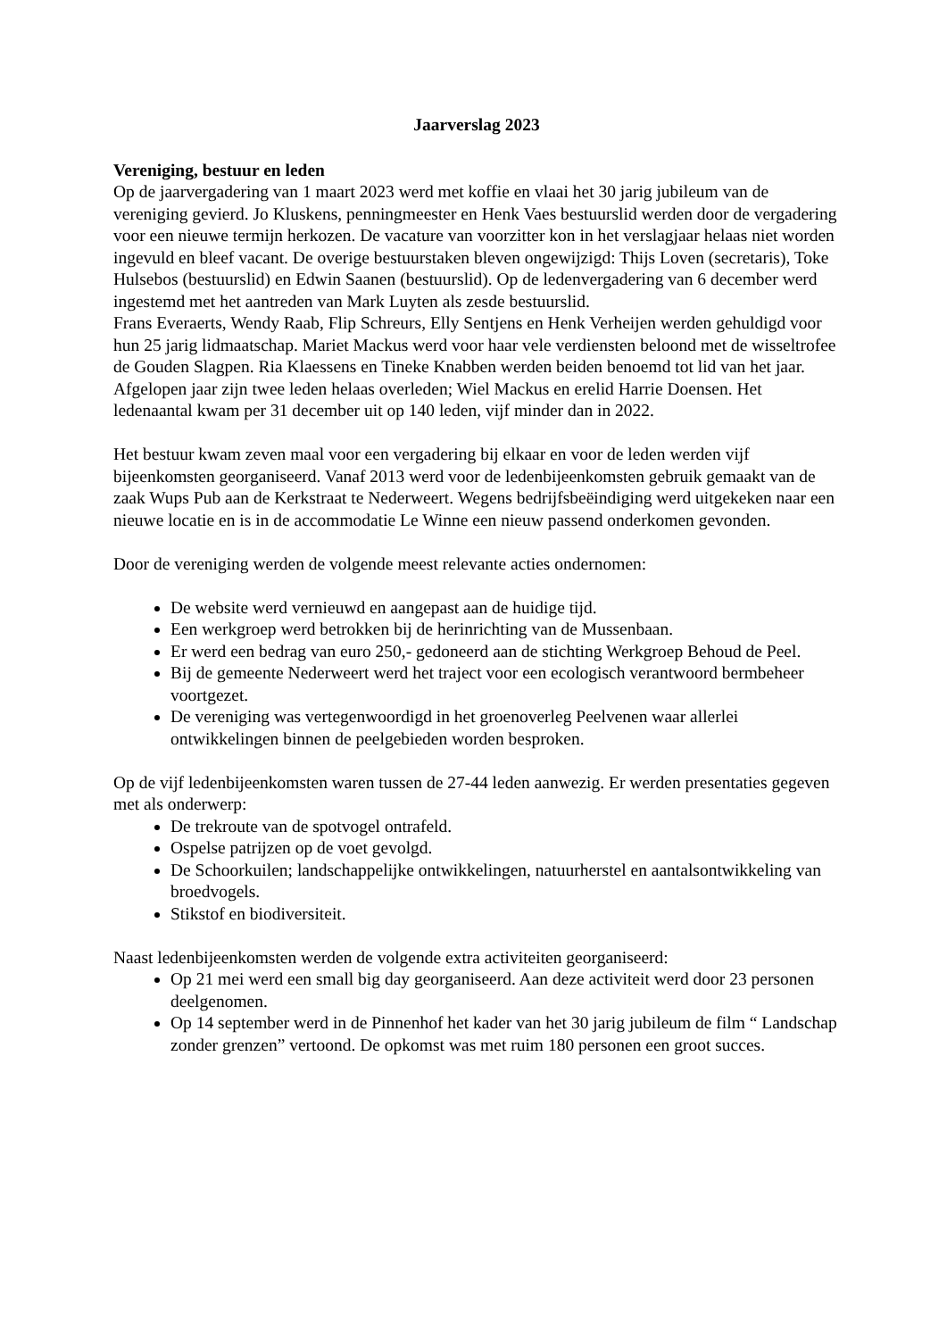Jaarverslag 2023
Vereniging, bestuur en leden
Op de jaarvergadering van 1 maart 2023 werd met koffie en vlaai het 30 jarig jubileum van de vereniging gevierd. Jo Kluskens, penningmeester en Henk Vaes bestuurslid werden door de vergadering voor een nieuwe termijn herkozen. De vacature van voorzitter kon in het verslagjaar helaas niet worden ingevuld en bleef vacant. De overige bestuurstaken bleven ongewijzigd: Thijs Loven (secretaris), Toke Hulsebos (bestuurslid) en Edwin Saanen (bestuurslid). Op de ledenvergadering van 6 december werd ingestemd met het aantreden van Mark Luyten als zesde bestuurslid.
Frans Everaerts, Wendy Raab, Flip Schreurs, Elly Sentjens en Henk Verheijen werden gehuldigd voor hun 25 jarig lidmaatschap. Mariet Mackus werd voor haar vele verdiensten beloond met de wisseltrofee de Gouden Slagpen. Ria Klaessens en Tineke Knabben werden beiden benoemd tot lid van het jaar.
Afgelopen jaar zijn twee leden helaas overleden; Wiel Mackus en erelid Harrie Doensen. Het ledenaantal kwam per 31 december uit op 140 leden, vijf minder dan in 2022.
Het bestuur kwam zeven maal voor een vergadering bij elkaar en voor de leden werden vijf bijeenkomsten georganiseerd. Vanaf 2013 werd voor de ledenbijeenkomsten gebruik gemaakt van de zaak Wups Pub aan de Kerkstraat te Nederweert. Wegens bedrijfsbeëindiging werd uitgekeken naar een nieuwe locatie en is in de accommodatie Le Winne een nieuw passend onderkomen gevonden.
Door de vereniging werden de volgende meest relevante acties ondernomen:
De website werd vernieuwd en aangepast aan de huidige tijd.
Een werkgroep werd betrokken bij de herinrichting van de Mussenbaan.
Er werd een bedrag van euro 250,- gedoneerd aan de stichting Werkgroep Behoud de Peel.
Bij de gemeente Nederweert werd het traject voor een ecologisch verantwoord bermbeheer voortgezet.
De vereniging was vertegenwoordigd in het groenoverleg Peelvenen waar allerlei ontwikkelingen binnen de peelgebieden worden besproken.
Op de vijf ledenbijeenkomsten waren tussen de 27-44 leden aanwezig. Er werden presentaties gegeven met als onderwerp:
De trekroute van de spotvogel ontrafeld.
Ospelse patrijzen op de voet gevolgd.
De Schoorkuilen; landschappelijke ontwikkelingen, natuurherstel en aantalsontwikkeling van broedvogels.
Stikstof en biodiversiteit.
Naast ledenbijeenkomsten werden de volgende extra activiteiten georganiseerd:
Op 21 mei werd een small big day georganiseerd. Aan deze activiteit werd door 23 personen deelgenomen.
Op 14 september werd in de Pinnenhof het kader van het 30 jarig jubileum de film “ Landschap zonder grenzen” vertoond. De opkomst was met ruim 180 personen een groot succes.